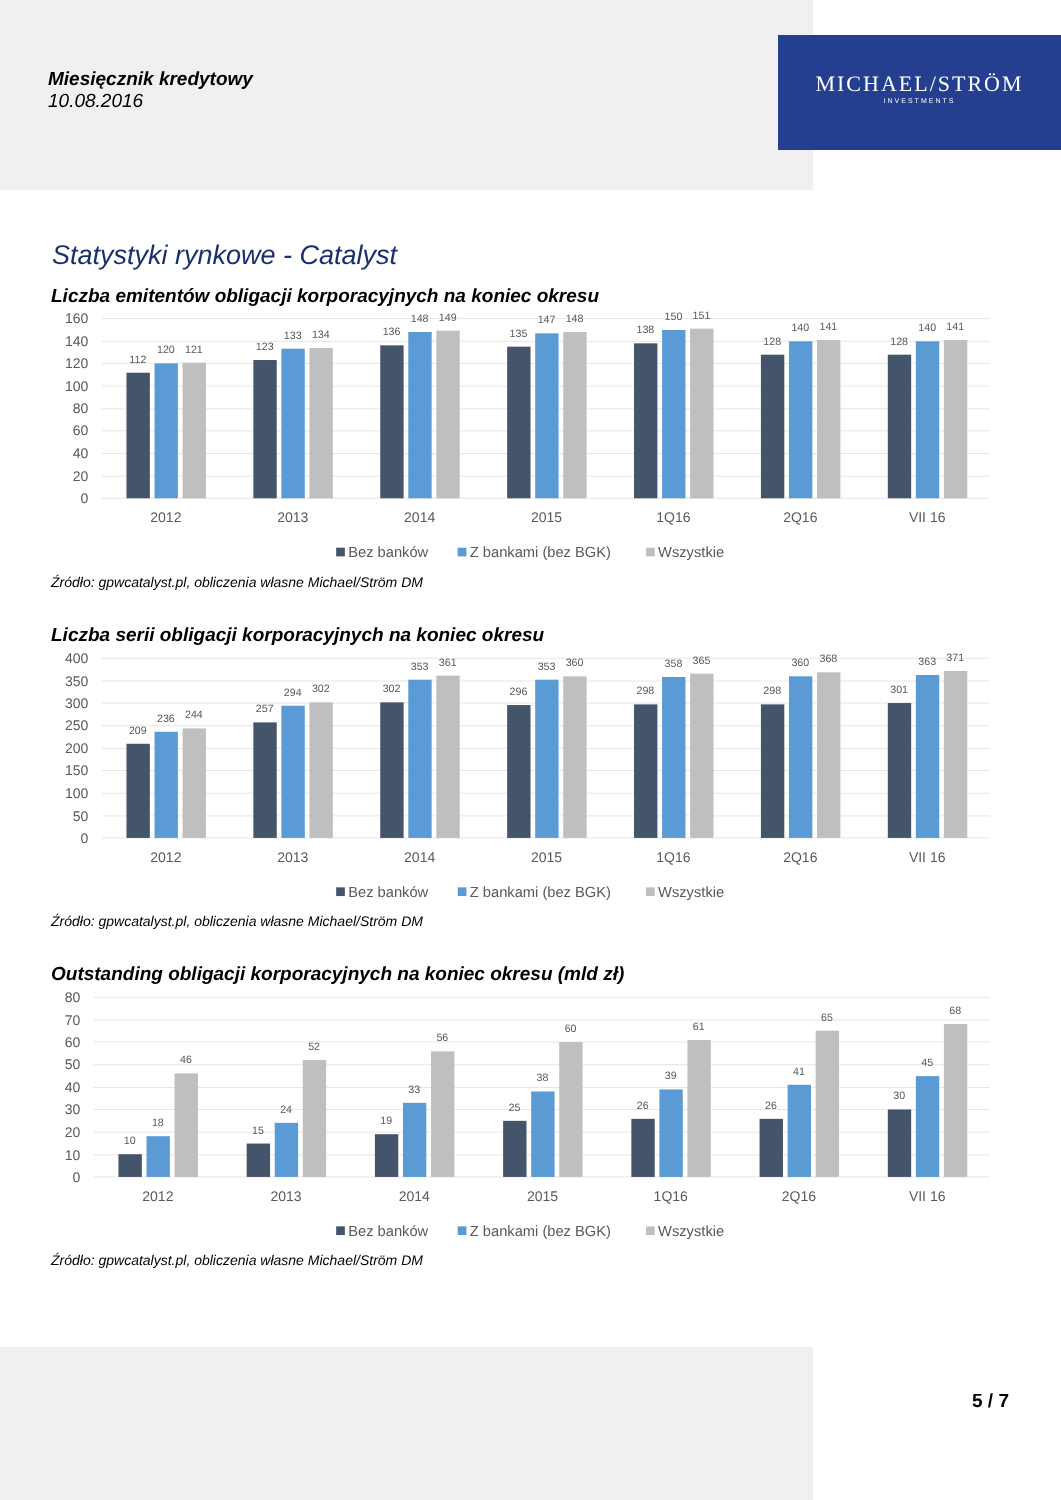Miesięcznik kredytowy
10.08.2016
MICHAEL/STRÖM
INVESTMENTS
Statystyki rynkowe - Catalyst
Liczba emitentów obligacji korporacyjnych na koniec okresu
160
140
120
100
80
60
40
20
0
2012
2013
2014
2015
1Q16
2Q16
VII 16
112
120
121
123
133
134
136
148
149
135
147
148
138
150
151
128
140
141
128
140
141
Bez banków
Z bankami (bez BGK)
Wszystkie
Źródło: gpwcatalyst.pl, obliczenia własne Michael/Ström DM
Liczba serii obligacji korporacyjnych na koniec okresu
400
350
300
250
200
150
100
50
0
2012
2013
2014
2015
1Q16
2Q16
VII 16
209
236
244
257
294
302
302
353
361
296
353
360
298
358
365
298
360
368
301
363
371
Bez banków
Z bankami (bez BGK)
Wszystkie
Źródło: gpwcatalyst.pl, obliczenia własne Michael/Ström DM
Outstanding obligacji korporacyjnych na koniec okresu (mld zł)
80
70
60
50
40
30
20
10
0
2012
2013
2014
2015
1Q16
2Q16
VII 16
10
18
46
15
24
52
19
33
56
25
38
60
26
39
61
26
41
65
30
45
68
Bez banków
Z bankami (bez BGK)
Wszystkie
Źródło: gpwcatalyst.pl, obliczenia własne Michael/Ström DM
5 / 7